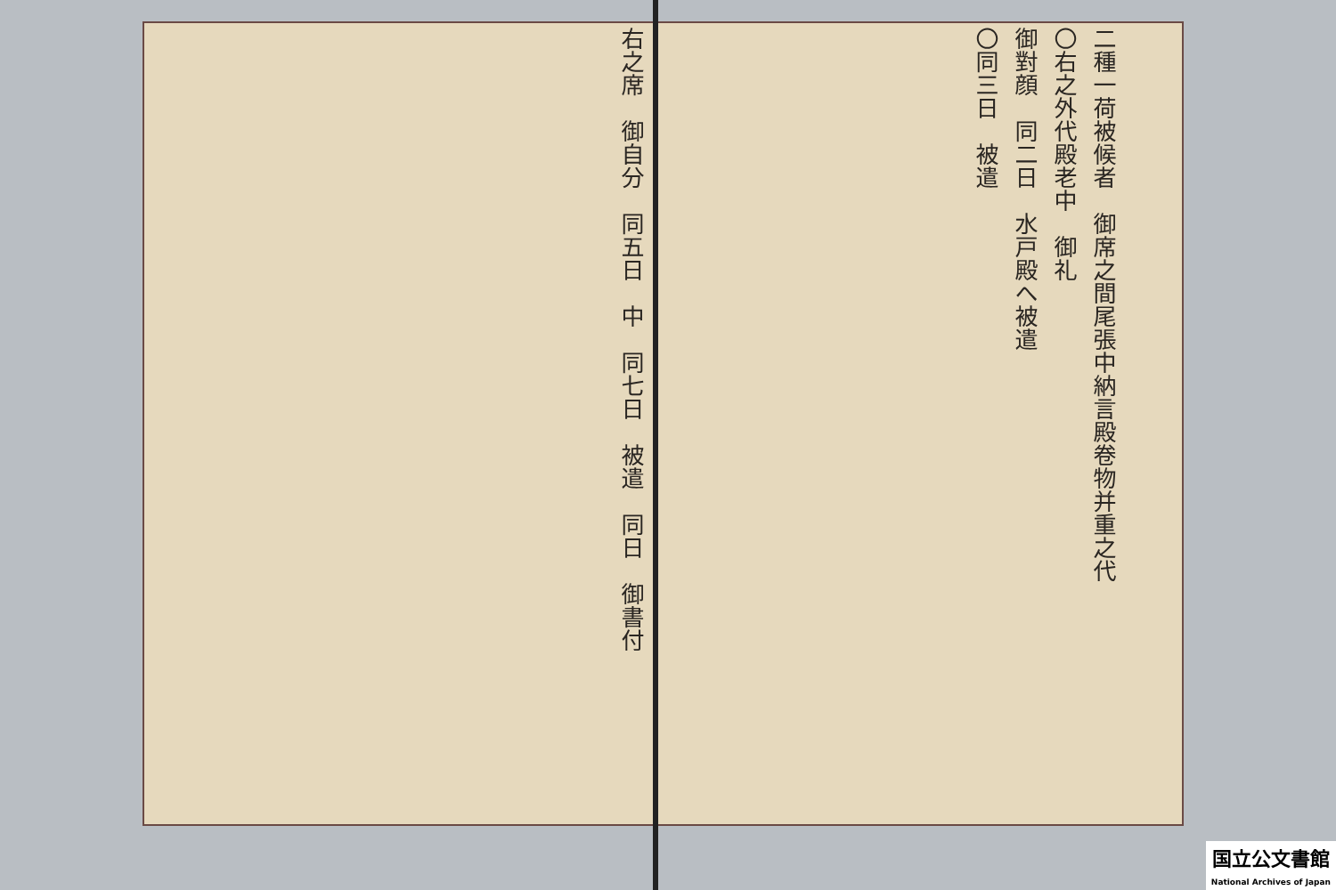二種一荷被候者　御席之間尾張中納言殿卷物并重之代
〇右之外代殿老中　御礼
御對顔　同二日　水戸殿へ被遣
〇同三日　被遣
右之席　御自分　同五日　中　同七日　被遣　同日　御書付
国立公文書館
National Archives of Japan